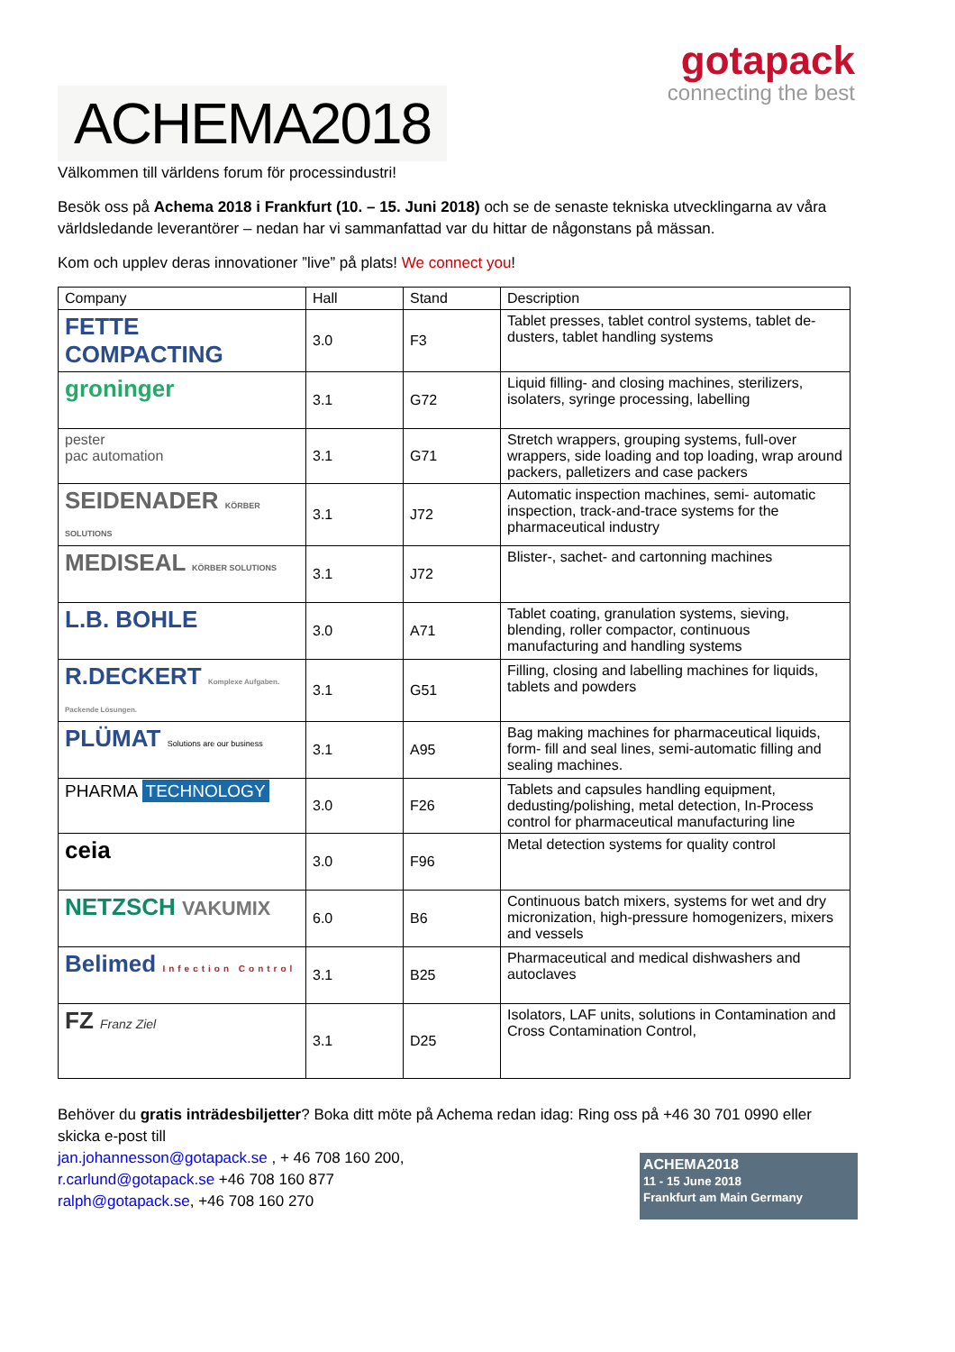ACHEMA2018
gotapack
connecting the best
Välkommen till världens forum för processindustri!
Besök oss på Achema 2018 i Frankfurt (10. – 15. Juni 2018) och se de senaste tekniska utvecklingarna av våra världsledande leverantörer – nedan har vi sammanfattad var du hittar de någonstans på mässan.
Kom och upplev deras innovationer ”live” på plats! We connect you!
| Company | Hall | Stand | Description |
| --- | --- | --- | --- |
| FETTE COMPACTING | 3.0 | F3 | Tablet presses, tablet control systems, tablet de-dusters, tablet handling systems |
| groninger | 3.1 | G72 | Liquid filling- and closing machines, sterilizers, isolaters, syringe processing, labelling |
| pester pac automation | 3.1 | G71 | Stretch wrappers, grouping systems, full-over wrappers, side loading and top loading, wrap around packers, palletizers and case packers |
| SEIDENADER KÖRBER SOLUTIONS | 3.1 | J72 | Automatic inspection machines, semi- automatic inspection, track-and-trace systems for the pharmaceutical industry |
| MEDISEAL KÖRBER SOLUTIONS | 3.1 | J72 | Blister-, sachet- and cartonning machines |
| L.B. BOHLE | 3.0 | A71 | Tablet coating, granulation systems, sieving, blending, roller compactor, continuous manufacturing and handling systems |
| R.DECKERT Komplexe Aufgaben. Packende Lösungen. | 3.1 | G51 | Filling, closing and labelling machines for liquids, tablets and powders |
| PLÜMAT Solutions are our business | 3.1 | A95 | Bag making machines for pharmaceutical liquids, form- fill and seal lines, semi-automatic filling and sealing machines. |
| PHARMA TECHNOLOGY | 3.0 | F26 | Tablets and capsules handling equipment, dedusting/polishing, metal detection, In-Process control for pharmaceutical manufacturing line |
| ceia | 3.0 | F96 | Metal detection systems for quality control |
| NETZSCH VAKUMIX | 6.0 | B6 | Continuous batch mixers, systems for wet and dry micronization, high-pressure homogenizers, mixers and vessels |
| Belimed Infection Control | 3.1 | B25 | Pharmaceutical and medical dishwashers and autoclaves |
| FZ Franz Ziel | 3.1 | D25 | Isolators, LAF units, solutions in Contamination and Cross Contamination Control, |
Behöver du gratis inträdesbiljetter? Boka ditt möte på Achema redan idag: Ring oss på +46 30 701 0990 eller skicka e-post till
jan.johannesson@gotapack.se , + 46 708 160 200,
r.carlund@gotapack.se +46 708 160 877
ralph@gotapack.se, +46 708 160 270
ACHEMA2018
11 - 15 June 2018
Frankfurt am Main Germany